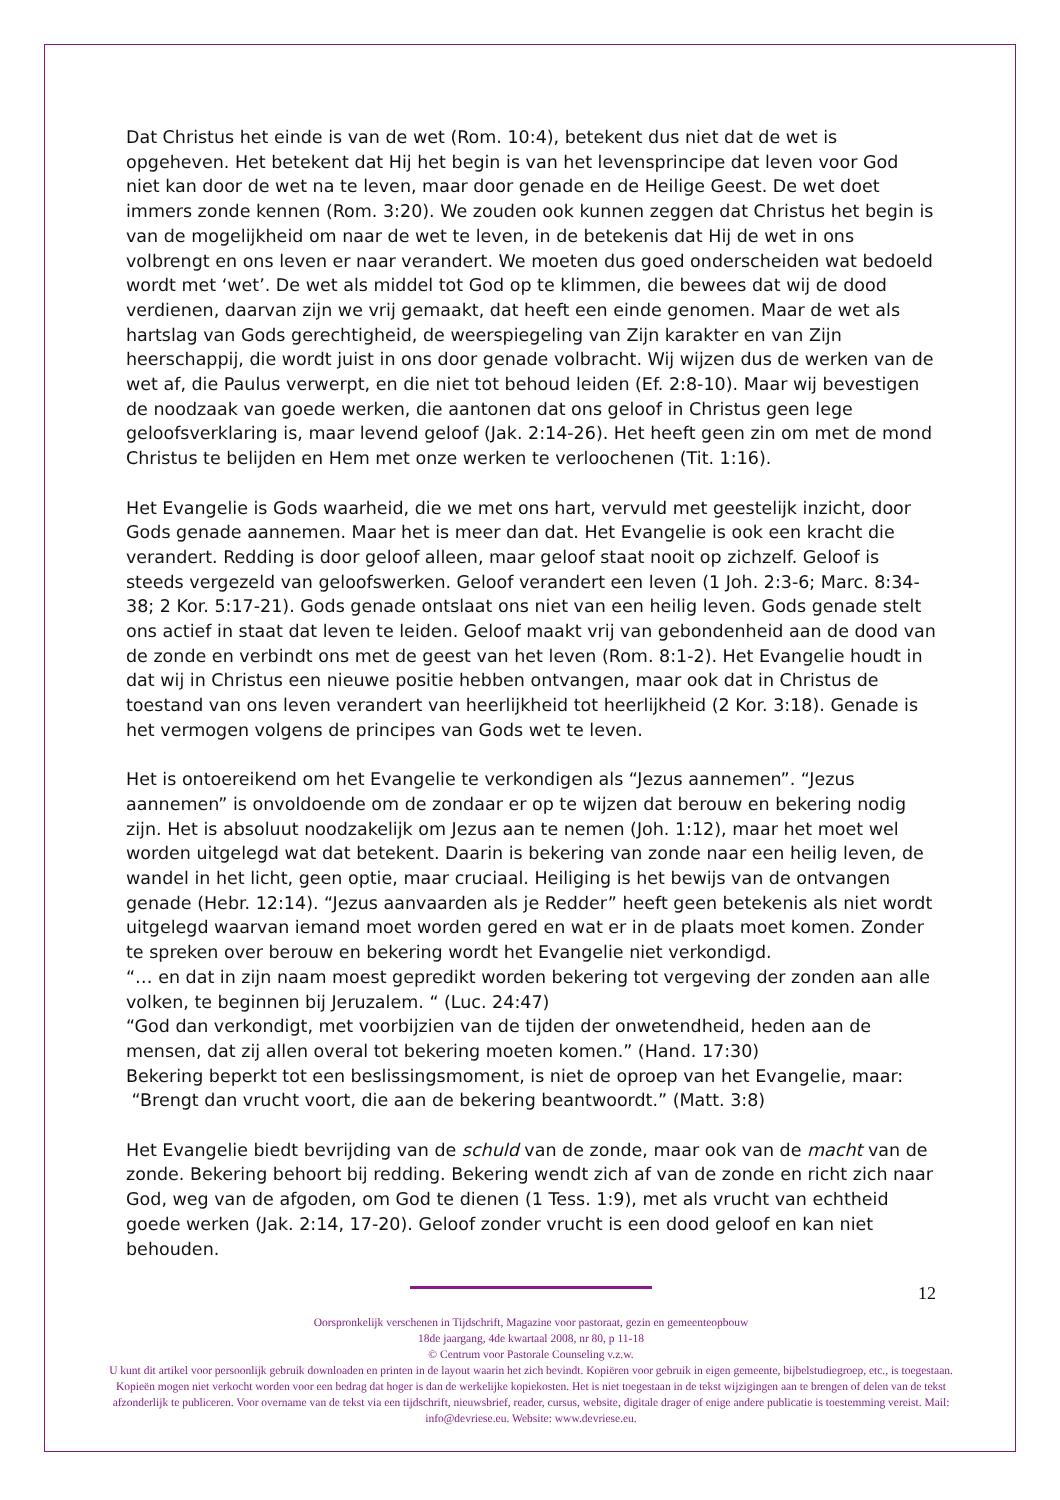Dat Christus het einde is van de wet (Rom. 10:4), betekent dus niet dat de wet is opgeheven. Het betekent dat Hij het begin is van het levensprincipe dat leven voor God niet kan door de wet na te leven, maar door genade en de Heilige Geest. De wet doet immers zonde kennen (Rom. 3:20). We zouden ook kunnen zeggen dat Christus het begin is van de mogelijkheid om naar de wet te leven, in de betekenis dat Hij de wet in ons volbrengt en ons leven er naar verandert. We moeten dus goed onderscheiden wat bedoeld wordt met ‘wet’. De wet als middel tot God op te klimmen, die bewees dat wij de dood verdienen, daarvan zijn we vrij gemaakt, dat heeft een einde genomen. Maar de wet als hartslag van Gods gerechtigheid, de weerspiegeling van Zijn karakter en van Zijn heerschappij, die wordt juist in ons door genade volbracht. Wij wijzen dus de werken van de wet af, die Paulus verwerpt, en die niet tot behoud leiden (Ef. 2:8-10). Maar wij bevestigen de noodzaak van goede werken, die aantonen dat ons geloof in Christus geen lege geloofsverklaring is, maar levend geloof (Jak. 2:14-26). Het heeft geen zin om met de mond Christus te belijden en Hem met onze werken te verloochenen (Tit. 1:16).
Het Evangelie is Gods waarheid, die we met ons hart, vervuld met geestelijk inzicht, door Gods genade aannemen. Maar het is meer dan dat. Het Evangelie is ook een kracht die verandert. Redding is door geloof alleen, maar geloof staat nooit op zichzelf. Geloof is steeds vergezeld van geloofswerken. Geloof verandert een leven (1 Joh. 2:3-6; Marc. 8:34-38; 2 Kor. 5:17-21). Gods genade ontslaat ons niet van een heilig leven. Gods genade stelt ons actief in staat dat leven te leiden. Geloof maakt vrij van gebondenheid aan de dood van de zonde en verbindt ons met de geest van het leven (Rom. 8:1-2). Het Evangelie houdt in dat wij in Christus een nieuwe positie hebben ontvangen, maar ook dat in Christus de toestand van ons leven verandert van heerlijkheid tot heerlijkheid (2 Kor. 3:18). Genade is het vermogen volgens de principes van Gods wet te leven.
Het is ontoereikend om het Evangelie te verkondigen als “Jezus aannemen”. “Jezus aannemen” is onvoldoende om de zondaar er op te wijzen dat berouw en bekering nodig zijn. Het is absoluut noodzakelijk om Jezus aan te nemen (Joh. 1:12), maar het moet wel worden uitgelegd wat dat betekent. Daarin is bekering van zonde naar een heilig leven, de wandel in het licht, geen optie, maar cruciaal. Heiliging is het bewijs van de ontvangen genade (Hebr. 12:14). “Jezus aanvaarden als je Redder” heeft geen betekenis als niet wordt uitgelegd waarvan iemand moet worden gered en wat er in de plaats moet komen. Zonder te spreken over berouw en bekering wordt het Evangelie niet verkondigd.
“… en dat in zijn naam moest gepredikt worden bekering tot vergeving der zonden aan alle volken, te beginnen bij Jeruzalem. “ (Luc. 24:47)
“God dan verkondigt, met voorbijzien van de tijden der onwetendheid, heden aan de mensen, dat zij allen overal tot bekering moeten komen.” (Hand. 17:30)
Bekering beperkt tot een beslissingsmoment, is niet de oproep van het Evangelie, maar:
“Brengt dan vrucht voort, die aan de bekering beantwoordt.” (Matt. 3:8)
Het Evangelie biedt bevrijding van de schuld van de zonde, maar ook van de macht van de zonde. Bekering behoort bij redding. Bekering wendt zich af van de zonde en richt zich naar God, weg van de afgoden, om God te dienen (1 Tess. 1:9), met als vrucht van echtheid goede werken (Jak. 2:14, 17-20). Geloof zonder vrucht is een dood geloof en kan niet behouden.
12
Oorspronkelijk verschenen in Tijdschrift, Magazine voor pastoraat, gezin en gemeenteopbouw
18de jaargang, 4de kwartaal 2008, nr 80, p 11-18
© Centrum voor Pastorale Counseling v.z.w.
U kunt dit artikel voor persoonlijk gebruik downloaden en printen in de layout waarin het zich bevindt. Kopiëren voor gebruik in eigen gemeente, bijbelstudiegroep, etc., is toegestaan. Kopieën mogen niet verkocht worden voor een bedrag dat hoger is dan de werkelijke kopiekosten. Het is niet toegestaan in de tekst wijzigingen aan te brengen of delen van de tekst afzonderlijk te publiceren. Voor overname van de tekst via een tijdschrift, nieuwsbrief, reader, cursus, website, digitale drager of enige andere publicatie is toestemming vereist. Mail: info@devriese.eu. Website: www.devriese.eu.